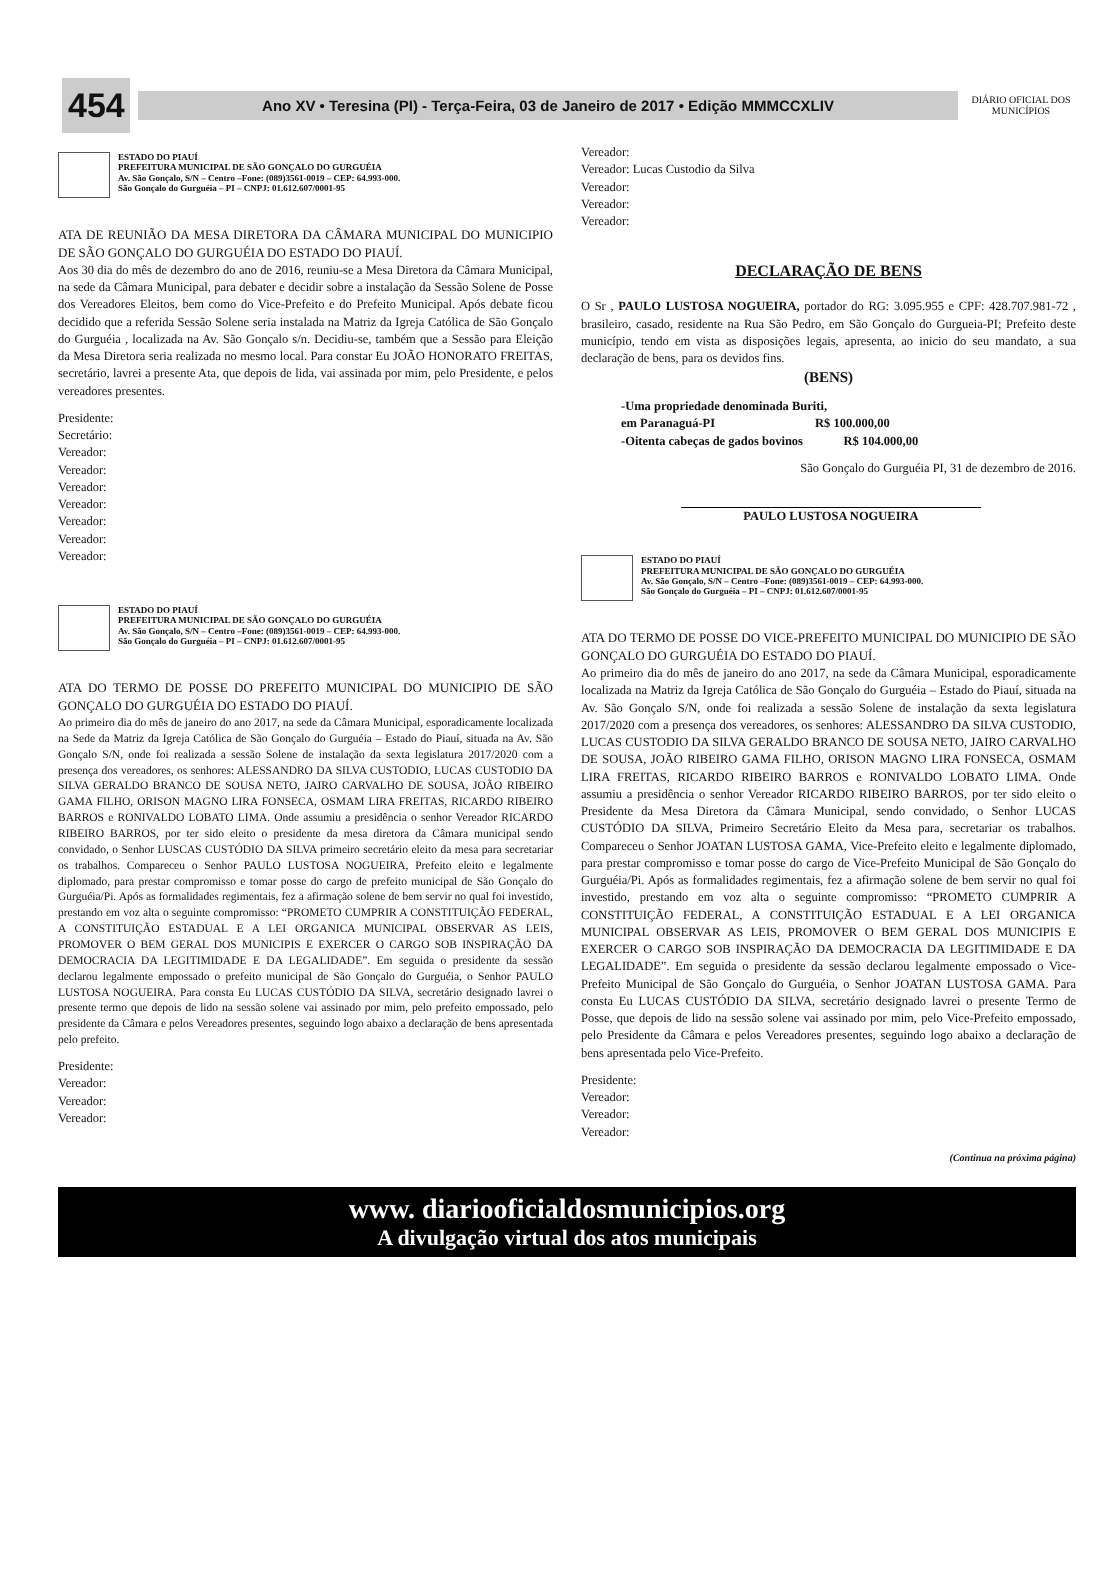454
Ano XV • Teresina (PI) - Terça-Feira, 03 de Janeiro de 2017 • Edição MMMCCXLIV
DIÁRIO OFICIAL DOS MUNICÍPIOS
ESTADO DO PIAUÍ
PREFEITURA MUNICIPAL DE SÃO GONÇALO DO GURGUÉIA
Av. São Gonçalo, S/N – Centro –Fone: (089)3561-0019 – CEP: 64.993-000.
São Gonçalo do Gurguéia – PI – CNPJ: 01.612.607/0001-95
ATA DE REUNIÃO DA MESA DIRETORA DA CÂMARA MUNICIPAL DO MUNICIPIO DE SÃO GONÇALO DO GURGUÉIA DO ESTADO DO PIAUÍ.
Aos 30 dia do mês de dezembro do ano de 2016, reuniu-se a Mesa Diretora da Câmara Municipal, na sede da Câmara Municipal, para debater e decidir sobre a instalação da Sessão Solene de Posse dos Vereadores Eleitos, bem como do Vice-Prefeito e do Prefeito Municipal. Após debate ficou decidido que a referida Sessão Solene seria instalada na Matriz da Igreja Católica de São Gonçalo do Gurguéia , localizada na Av. São Gonçalo s/n. Decidiu-se, também que a Sessão para Eleição da Mesa Diretora seria realizada no mesmo local. Para constar Eu JOÃO HONORATO FREITAS, secretário, lavrei a presente Ata, que depois de lida, vai assinada por mim, pelo Presidente, e pelos vereadores presentes.
Presidente:
Secretário:
Vereador:
Vereador:
Vereador:
Vereador:
Vereador:
Vereador:
Vereador:
ESTADO DO PIAUÍ
PREFEITURA MUNICIPAL DE SÃO GONÇALO DO GURGUÉIA
Av. São Gonçalo, S/N – Centro –Fone: (089)3561-0019 – CEP: 64.993-000.
São Gonçalo do Gurguéia – PI – CNPJ: 01.612.607/0001-95
ATA DO TERMO DE POSSE DO PREFEITO MUNICIPAL DO MUNICIPIO DE SÃO GONÇALO DO GURGUÉIA DO ESTADO DO PIAUÍ.
Ao primeiro dia do mês de janeiro do ano 2017, na sede da Câmara Municipal, esporadicamente localizada na Sede da Matriz da Igreja Católica de São Gonçalo do Gurguéia – Estado do Piauí, situada na Av. São Gonçalo S/N, onde foi realizada a sessão Solene de instalação da sexta legislatura 2017/2020 com a presença dos vereadores, os senhores: ALESSANDRO DA SILVA CUSTODIO, LUCAS CUSTODIO DA SILVA GERALDO BRANCO DE SOUSA NETO, JAIRO CARVALHO DE SOUSA, JOÃO RIBEIRO GAMA FILHO, ORISON MAGNO LIRA FONSECA, OSMAM LIRA FREITAS, RICARDO RIBEIRO BARROS e RONIVALDO LOBATO LIMA. Onde assumiu a presidência o senhor Vereador RICARDO RIBEIRO BARROS, por ter sido eleito o presidente da mesa diretora da Câmara municipal sendo convidado, o Senhor LUSCAS CUSTÓDIO DA SILVA primeiro secretário eleito da mesa para secretariar os trabalhos. Compareceu o Senhor PAULO LUSTOSA NOGUEIRA, Prefeito eleito e legalmente diplomado, para prestar compromisso e tomar posse do cargo de prefeito municipal de São Gonçalo do Gurguéia/Pi. Após as formalidades regimentais, fez a afirmação solene de bem servir no qual foi investido, prestando em voz alta o seguinte compromisso: “PROMETO CUMPRIR A CONSTITUIÇÃO FEDERAL, A CONSTITUIÇÃO ESTADUAL E A LEI ORGANICA MUNICIPAL OBSERVAR AS LEIS, PROMOVER O BEM GERAL DOS MUNICIPIS E EXERCER O CARGO SOB INSPIRAÇÃO DA DEMOCRACIA DA LEGITIMIDADE E DA LEGALIDADE”. Em seguida o presidente da sessão declarou legalmente empossado o prefeito municipal de São Gonçalo do Gurguéia, o Senhor PAULO LUSTOSA NOGUEIRA. Para consta Eu LUCAS CUSTÓDIO DA SILVA, secretário designado lavrei o presente termo que depois de lido na sessão solene vai assinado por mim, pelo prefeito empossado, pelo presidente da Câmara e pelos Vereadores presentes, seguindo logo abaixo a declaração de bens apresentada pelo prefeito.
Presidente:
Vereador:
Vereador:
Vereador:
Vereador:
Vereador: Lucas Custodio da Silva
Vereador:
Vereador:
Vereador:
DECLARAÇÃO DE BENS
O Sr , PAULO LUSTOSA NOGUEIRA, portador do RG: 3.095.955 e CPF: 428.707.981-72 , brasileiro, casado, residente na Rua São Pedro, em São Gonçalo do Gurgueia-PI; Prefeito deste município, tendo em vista as disposições legais, apresenta, ao inicio do seu mandato, a sua declaração de bens, para os devidos fins.
(BENS)
-Uma propriedade denominada Buriti,
em Paranaguá-PI R$ 100.000,00
-Oitenta cabeças de gados bovinos R$ 104.000,00
São Gonçalo do Gurguéia PI, 31 de dezembro de 2016.
PAULO LUSTOSA NOGUEIRA
ESTADO DO PIAUÍ
PREFEITURA MUNICIPAL DE SÃO GONÇALO DO GURGUÉIA
Av. São Gonçalo, S/N – Centro –Fone: (089)3561-0019 – CEP: 64.993-000.
São Gonçalo do Gurguéia – PI – CNPJ: 01.612.607/0001-95
ATA DO TERMO DE POSSE DO VICE-PREFEITO MUNICIPAL DO MUNICIPIO DE SÃO GONÇALO DO GURGUÉIA DO ESTADO DO PIAUÍ.
Ao primeiro dia do mês de janeiro do ano 2017, na sede da Câmara Municipal, esporadicamente localizada na Matriz da Igreja Católica de São Gonçalo do Gurguéia – Estado do Piauí, situada na Av. São Gonçalo S/N, onde foi realizada a sessão Solene de instalação da sexta legislatura 2017/2020 com a presença dos vereadores, os senhores: ALESSANDRO DA SILVA CUSTODIO, LUCAS CUSTODIO DA SILVA GERALDO BRANCO DE SOUSA NETO, JAIRO CARVALHO DE SOUSA, JOÃO RIBEIRO GAMA FILHO, ORISON MAGNO LIRA FONSECA, OSMAM LIRA FREITAS, RICARDO RIBEIRO BARROS e RONIVALDO LOBATO LIMA. Onde assumiu a presidência o senhor Vereador RICARDO RIBEIRO BARROS, por ter sido eleito o Presidente da Mesa Diretora da Câmara Municipal, sendo convidado, o Senhor LUCAS CUSTÓDIO DA SILVA, Primeiro Secretário Eleito da Mesa para, secretariar os trabalhos. Compareceu o Senhor JOATAN LUSTOSA GAMA, Vice-Prefeito eleito e legalmente diplomado, para prestar compromisso e tomar posse do cargo de Vice-Prefeito Municipal de São Gonçalo do Gurguéia/Pi. Após as formalidades regimentais, fez a afirmação solene de bem servir no qual foi investido, prestando em voz alta o seguinte compromisso: “PROMETO CUMPRIR A CONSTITUIÇÃO FEDERAL, A CONSTITUIÇÃO ESTADUAL E A LEI ORGANICA MUNICIPAL OBSERVAR AS LEIS, PROMOVER O BEM GERAL DOS MUNICIPIS E EXERCER O CARGO SOB INSPIRAÇÃO DA DEMOCRACIA DA LEGITIMIDADE E DA LEGALIDADE”. Em seguida o presidente da sessão declarou legalmente empossado o Vice-Prefeito Municipal de São Gonçalo do Gurguéia, o Senhor JOATAN LUSTOSA GAMA. Para consta Eu LUCAS CUSTÓDIO DA SILVA, secretário designado lavrei o presente Termo de Posse, que depois de lido na sessão solene vai assinado por mim, pelo Vice-Prefeito empossado, pelo Presidente da Câmara e pelos Vereadores presentes, seguindo logo abaixo a declaração de bens apresentada pelo Vice-Prefeito.
Presidente:
Vereador:
Vereador:
Vereador:
(Continua na próxima página)
www. diariooficialdosmunicipios.org
A divulgação virtual dos atos municipais